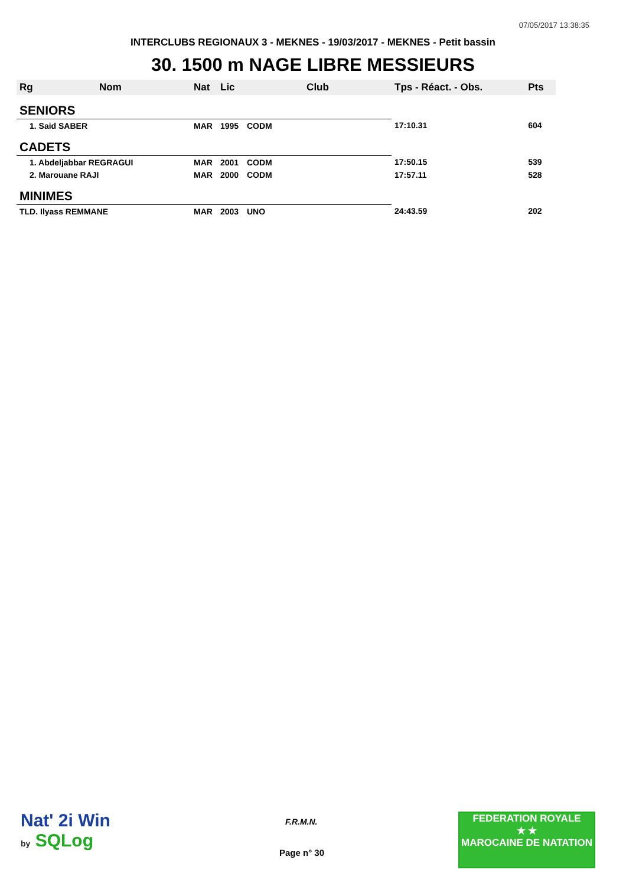07/05/2017 13:38:35
INTERCLUBS REGIONAUX 3 - MEKNES - 19/03/2017 - MEKNES - Petit bassin
30. 1500 m NAGE LIBRE MESSIEURS
| Rg | Nom | Nat | Lic | Club | Tps - Réact. - Obs. | Pts |
| --- | --- | --- | --- | --- | --- | --- |
| SENIORS | | | | | | |
| 1. Said SABER | | MAR | 1995 | CODM | 17:10.31 | 604 |
| CADETS | | | | | | |
| 1. Abdeljabbar REGRAGUI | | MAR | 2001 | CODM | 17:50.15 | 539 |
| 2. Marouane RAJI | | MAR | 2000 | CODM | 17:57.11 | 528 |
| MINIMES | | | | | | |
| TLD. Ilyass REMMANE | | MAR | 2003 | UNO | 24:43.59 | 202 |
Nat' 2i Win
by SQLog
F.R.M.N.
Page n° 30
FEDERATION ROYALE
★ ★
MAROCAINE DE NATATION